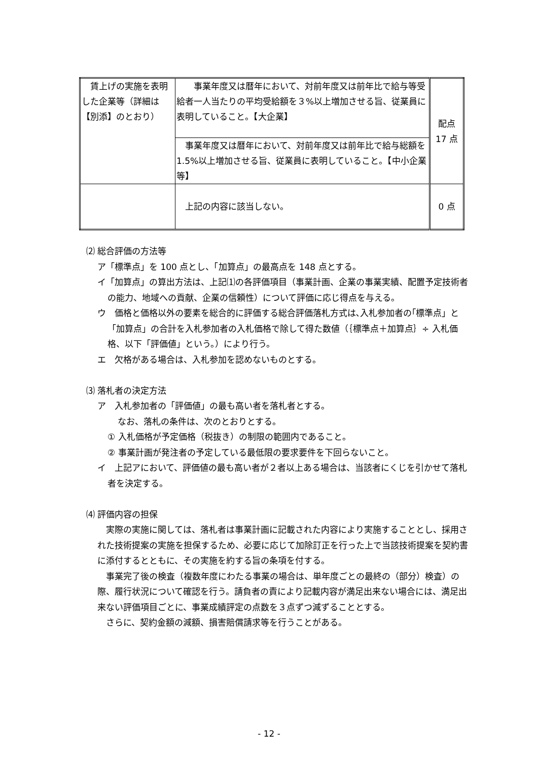| 賃上げの実施を表明した企業等（詳細は【別添】のとおり） | 事業年度又は暦年において、対前年度又は前年比で給与等受給者一人当たりの平均受給額を３%以上増加させる旨、従業員に表明していること。【大企業】 | 配点 17 点 |
| | 事業年度又は暦年において、対前年度又は前年比で給与総額を 1.5%以上増加させる旨、従業員に表明していること。【中小企業等】 | |
| | 上記の内容に該当しない。 | 0 点 |
⑵ 総合評価の方法等
ア「標準点」を 100 点とし、「加算点」の最高点を 148 点とする。
イ「加算点」の算出方法は、上記⑴の各評価項目（事業計画、企業の事業実績、配置予定技術者の能力、地域への貢献、企業の信頼性）について評価に応じ得点を与える。
ウ　価格と価格以外の要素を総合的に評価する総合評価落札方式は､入札参加者の｢標準点」と「加算点」の合計を入札参加者の入札価格で除して得た数値（｛標準点＋加算点｝÷ 入札価格、以下「評価値」という。）により行う。
エ　欠格がある場合は、入札参加を認めないものとする。
⑶ 落札者の決定方法
ア　入札参加者の「評価値」の最も高い者を落札者とする。
なお、落札の条件は、次のとおりとする。
① 入札価格が予定価格（税抜き）の制限の範囲内であること。
② 事業計画が発注者の予定している最低限の要求要件を下回らないこと。
イ　上記アにおいて、評価値の最も高い者が２者以上ある場合は、当該者にくじを引かせて落札者を決定する。
⑷ 評価内容の担保
　実際の実施に関しては、落札者は事業計画に記載された内容により実施することとし、採用された技術提案の実施を担保するため、必要に応じて加除訂正を行った上で当該技術提案を契約書に添付するとともに、その実施を約する旨の条項を付する。
　事業完了後の検査（複数年度にわたる事業の場合は、単年度ごとの最終の（部分）検査）の際、履行状況について確認を行う。請負者の責により記載内容が満足出来ない場合には、満足出来ない評価項目ごとに、事業成績評定の点数を３点ずつ減ずることとする。
　さらに、契約金額の減額、損害賠償請求等を行うことがある。
- 12 -